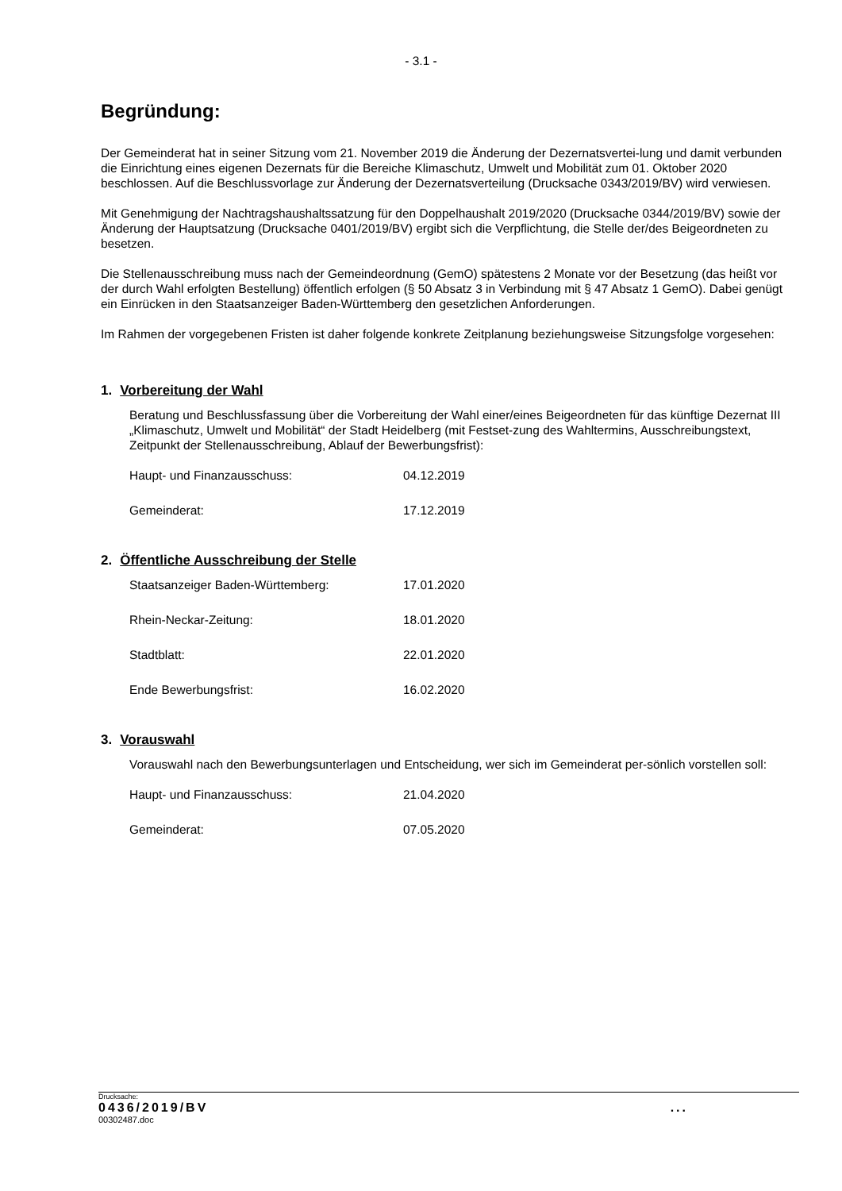- 3.1 -
Begründung:
Der Gemeinderat hat in seiner Sitzung vom 21. November 2019 die Änderung der Dezernatsvertei-lung und damit verbunden die Einrichtung eines eigenen Dezernats für die Bereiche Klimaschutz, Umwelt und Mobilität zum 01. Oktober 2020 beschlossen. Auf die Beschlussvorlage zur Änderung der Dezernatsverteilung (Drucksache 0343/2019/BV) wird verwiesen.
Mit Genehmigung der Nachtragshaushaltssatzung für den Doppelhaushalt 2019/2020 (Drucksache 0344/2019/BV) sowie der Änderung der Hauptsatzung (Drucksache 0401/2019/BV) ergibt sich die Verpflichtung, die Stelle der/des Beigeordneten zu besetzen.
Die Stellenausschreibung muss nach der Gemeindeordnung (GemO) spätestens 2 Monate vor der Besetzung (das heißt vor der durch Wahl erfolgten Bestellung) öffentlich erfolgen (§ 50 Absatz 3 in Verbindung mit § 47 Absatz 1 GemO). Dabei genügt ein Einrücken in den Staatsanzeiger Baden-Württemberg den gesetzlichen Anforderungen.
Im Rahmen der vorgegebenen Fristen ist daher folgende konkrete Zeitplanung beziehungsweise Sitzungsfolge vorgesehen:
1. Vorbereitung der Wahl
Beratung und Beschlussfassung über die Vorbereitung der Wahl einer/eines Beigeordneten für das künftige Dezernat III „Klimaschutz, Umwelt und Mobilität“ der Stadt Heidelberg (mit Festset-zung des Wahltermins, Ausschreibungstext, Zeitpunkt der Stellenausschreibung, Ablauf der Bewerbungsfrist):
Haupt- und Finanzausschuss: 04.12.2019
Gemeinderat: 17.12.2019
2. Öffentliche Ausschreibung der Stelle
Staatsanzeiger Baden-Württemberg: 17.01.2020
Rhein-Neckar-Zeitung: 18.01.2020
Stadtblatt: 22.01.2020
Ende Bewerbungsfrist: 16.02.2020
3. Vorauswahl
Vorauswahl nach den Bewerbungsunterlagen und Entscheidung, wer sich im Gemeinderat per-sönlich vorstellen soll:
Haupt- und Finanzausschuss: 21.04.2020
Gemeinderat: 07.05.2020
Drucksache:
0436/2019/BV...
00302487.doc